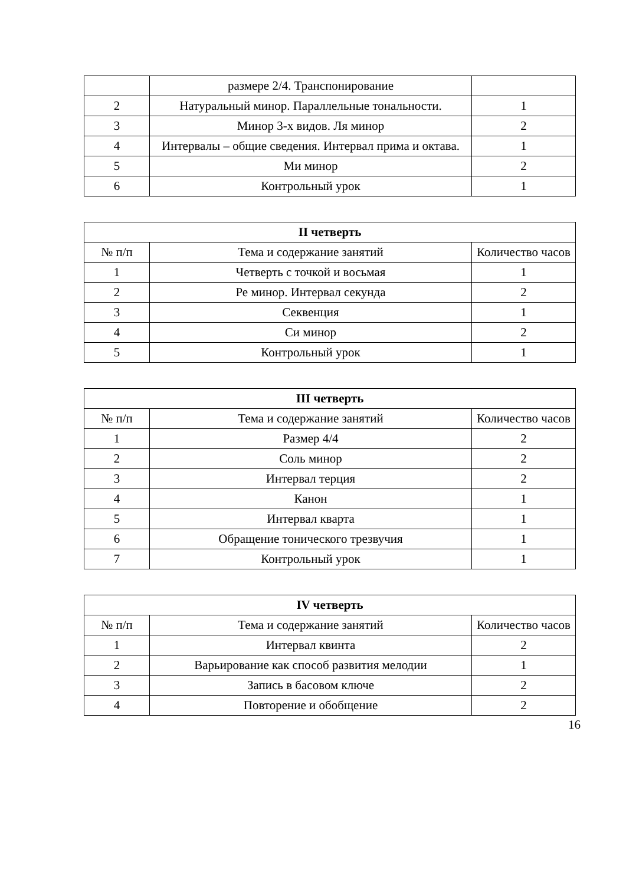| | размере 2/4. Транспонирование | |
| 2 | Натуральный минор. Параллельные тональности. | 1 |
| 3 | Минор 3-х видов. Ля минор | 2 |
| 4 | Интервалы – общие сведения. Интервал прима и октава. | 1 |
| 5 | Ми минор | 2 |
| 6 | Контрольный урок | 1 |
| II четверть | | |
| --- | --- | --- |
| № п/п | Тема и содержание занятий | Количество часов |
| 1 | Четверть с точкой и восьмая | 1 |
| 2 | Ре минор. Интервал секунда | 2 |
| 3 | Секвенция | 1 |
| 4 | Си минор | 2 |
| 5 | Контрольный урок | 1 |
| III четверть | | |
| --- | --- | --- |
| № п/п | Тема и содержание занятий | Количество часов |
| 1 | Размер 4/4 | 2 |
| 2 | Соль минор | 2 |
| 3 | Интервал терция | 2 |
| 4 | Канон | 1 |
| 5 | Интервал кварта | 1 |
| 6 | Обращение тонического трезвучия | 1 |
| 7 | Контрольный урок | 1 |
| IV четверть | | |
| --- | --- | --- |
| № п/п | Тема и содержание занятий | Количество часов |
| 1 | Интервал квинта | 2 |
| 2 | Варьирование как способ развития мелодии | 1 |
| 3 | Запись в басовом ключе | 2 |
| 4 | Повторение и обобщение | 2 |
16